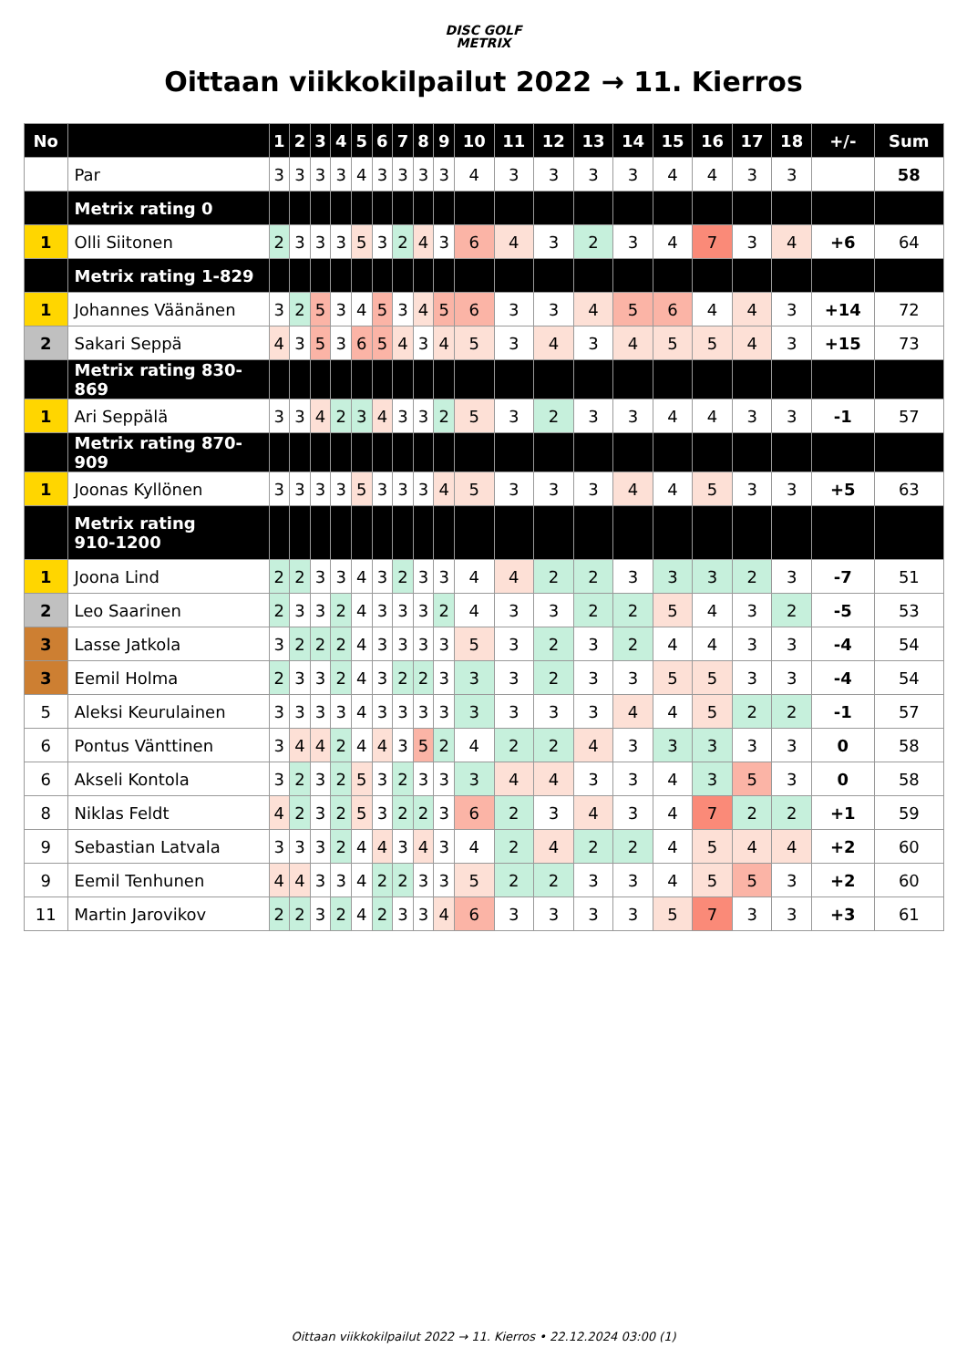DISC GOLF
METRIX
Oittaan viikkokilpailut 2022 → 11. Kierros
| No | | 1 | 2 | 3 | 4 | 5 | 6 | 7 | 8 | 9 | 10 | 11 | 12 | 13 | 14 | 15 | 16 | 17 | 18 | +/- | Sum |
| --- | --- | --- | --- | --- | --- | --- | --- | --- | --- | --- | --- | --- | --- | --- | --- | --- | --- | --- | --- | --- | --- |
| | Par | 3 | 3 | 3 | 3 | 4 | 3 | 3 | 3 | 3 | 4 | 3 | 3 | 3 | 3 | 4 | 4 | 3 | 3 | | 58 |
| | Metrix rating 0 | | | | | | | | | | | | | | | | | | | | |
| 1 | Olli Siitonen | 2 | 3 | 3 | 3 | 5 | 3 | 2 | 4 | 3 | 6 | 4 | 3 | 2 | 3 | 4 | 7 | 3 | 4 | +6 | 64 |
| | Metrix rating 1-829 | | | | | | | | | | | | | | | | | | | | |
| 1 | Johannes Väänänen | 3 | 2 | 5 | 3 | 4 | 5 | 3 | 4 | 5 | 6 | 3 | 3 | 4 | 5 | 6 | 4 | 4 | 3 | +14 | 72 |
| 2 | Sakari Seppä | 4 | 3 | 5 | 3 | 6 | 5 | 4 | 3 | 4 | 5 | 3 | 4 | 3 | 4 | 5 | 5 | 4 | 3 | +15 | 73 |
| | Metrix rating 830-869 | | | | | | | | | | | | | | | | | | | | |
| 1 | Ari Seppälä | 3 | 3 | 4 | 2 | 3 | 4 | 3 | 3 | 2 | 5 | 3 | 2 | 3 | 3 | 4 | 4 | 3 | 3 | -1 | 57 |
| | Metrix rating 870-909 | | | | | | | | | | | | | | | | | | | | |
| 1 | Joonas Kyllönen | 3 | 3 | 3 | 3 | 5 | 3 | 3 | 3 | 4 | 5 | 3 | 3 | 3 | 4 | 4 | 5 | 3 | 3 | +5 | 63 |
| | Metrix rating 910-1200 | | | | | | | | | | | | | | | | | | | | |
| 1 | Joona Lind | 2 | 2 | 3 | 3 | 4 | 3 | 2 | 3 | 3 | 4 | 4 | 2 | 2 | 3 | 3 | 3 | 2 | 3 | -7 | 51 |
| 2 | Leo Saarinen | 2 | 3 | 3 | 2 | 4 | 3 | 3 | 3 | 2 | 4 | 3 | 3 | 2 | 2 | 5 | 4 | 3 | 2 | -5 | 53 |
| 3 | Lasse Jatkola | 3 | 2 | 2 | 2 | 4 | 3 | 3 | 3 | 3 | 5 | 3 | 2 | 3 | 2 | 4 | 4 | 3 | 3 | -4 | 54 |
| 3 | Eemil Holma | 2 | 3 | 3 | 2 | 4 | 3 | 2 | 2 | 3 | 3 | 3 | 2 | 3 | 3 | 5 | 5 | 3 | 3 | -4 | 54 |
| 5 | Aleksi Keurulainen | 3 | 3 | 3 | 3 | 4 | 3 | 3 | 3 | 3 | 3 | 3 | 3 | 3 | 4 | 4 | 5 | 2 | 2 | -1 | 57 |
| 6 | Pontus Vänttinen | 3 | 4 | 4 | 2 | 4 | 4 | 3 | 5 | 2 | 4 | 2 | 2 | 4 | 3 | 3 | 3 | 3 | 3 | 0 | 58 |
| 6 | Akseli Kontola | 3 | 2 | 3 | 2 | 5 | 3 | 2 | 3 | 3 | 3 | 4 | 4 | 3 | 3 | 4 | 3 | 5 | 3 | 0 | 58 |
| 8 | Niklas Feldt | 4 | 2 | 3 | 2 | 5 | 3 | 2 | 2 | 3 | 6 | 2 | 3 | 4 | 3 | 4 | 7 | 2 | 2 | +1 | 59 |
| 9 | Sebastian Latvala | 3 | 3 | 3 | 2 | 4 | 4 | 3 | 4 | 3 | 4 | 2 | 4 | 2 | 2 | 4 | 5 | 4 | 4 | +2 | 60 |
| 9 | Eemil Tenhunen | 4 | 4 | 3 | 3 | 4 | 2 | 2 | 3 | 3 | 5 | 2 | 2 | 3 | 3 | 4 | 5 | 5 | 3 | +2 | 60 |
| 11 | Martin Jarovikov | 2 | 2 | 3 | 2 | 4 | 2 | 3 | 3 | 4 | 6 | 3 | 3 | 3 | 3 | 5 | 7 | 3 | 3 | +3 | 61 |
Oittaan viikkokilpailut 2022 → 11. Kierros • 22.12.2024 03:00 (1)